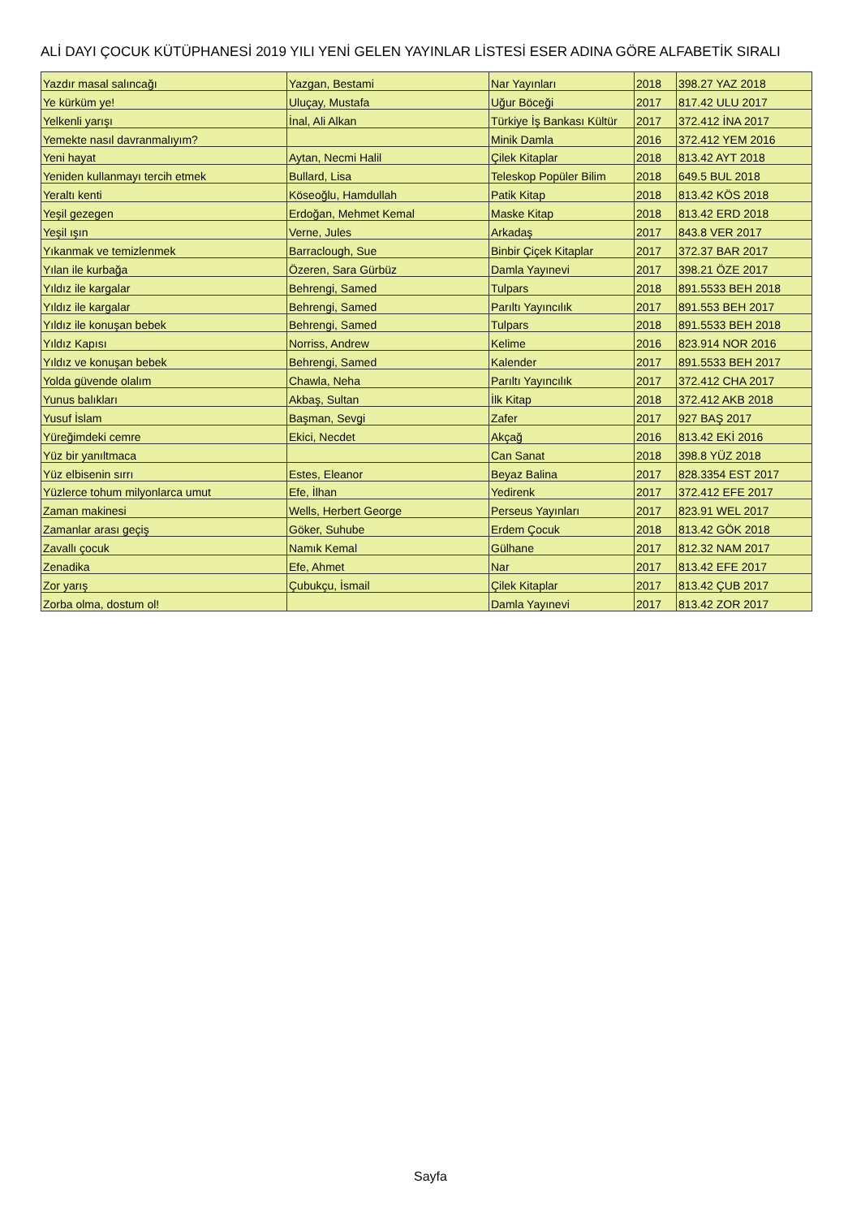ALİ DAYI ÇOCUK KÜTÜPHANESİ 2019 YILI YENİ GELEN YAYINLAR LİSTESİ ESER ADINA GÖRE ALFABETİK SIRALI
| Yazdır masal salıncağı | Yazgan, Bestami | Nar Yayınları | 2018 | 398.27 YAZ 2018 |
| Ye kürküm ye! | Uluçay, Mustafa | Uğur Böceği | 2017 | 817.42 ULU 2017 |
| Yelkenli yarışı | İnal, Ali Alkan | Türkiye İş Bankası Kültür | 2017 | 372.412 İNA 2017 |
| Yemekte nasıl davranmalıyım? | | Minik Damla | 2016 | 372.412 YEM 2016 |
| Yeni hayat | Aytan, Necmi Halil | Çilek Kitaplar | 2018 | 813.42 AYT 2018 |
| Yeniden kullanmayı tercih etmek | Bullard, Lisa | Teleskop Popüler Bilim | 2018 | 649.5 BUL 2018 |
| Yeraltı kenti | Köseoğlu, Hamdullah | Patik Kitap | 2018 | 813.42 KÖS 2018 |
| Yeşil gezegen | Erdoğan, Mehmet Kemal | Maske Kitap | 2018 | 813.42 ERD 2018 |
| Yeşil ışın | Verne, Jules | Arkadaş | 2017 | 843.8 VER 2017 |
| Yıkanmak ve temizlenmek | Barraclough, Sue | Binbir Çiçek Kitaplar | 2017 | 372.37 BAR 2017 |
| Yılan ile kurbağa | Özeren, Sara Gürbüz | Damla Yayınevi | 2017 | 398.21 ÖZE 2017 |
| Yıldız ile kargalar | Behrengi, Samed | Tulpars | 2018 | 891.5533 BEH 2018 |
| Yıldız ile kargalar | Behrengi, Samed | Parıltı Yayıncılık | 2017 | 891.553 BEH 2017 |
| Yıldız ile konuşan bebek | Behrengi, Samed | Tulpars | 2018 | 891.5533 BEH 2018 |
| Yıldız Kapısı | Norriss, Andrew | Kelime | 2016 | 823.914 NOR 2016 |
| Yıldız ve konuşan bebek | Behrengi, Samed | Kalender | 2017 | 891.5533 BEH 2017 |
| Yolda güvende olalım | Chawla, Neha | Parıltı Yayıncılık | 2017 | 372.412 CHA 2017 |
| Yunus balıkları | Akbaş, Sultan | İlk Kitap | 2018 | 372.412 AKB 2018 |
| Yusuf İslam | Başman, Sevgi | Zafer | 2017 | 927 BAŞ 2017 |
| Yüreğimdeki cemre | Ekici, Necdet | Akçağ | 2016 | 813.42 EKİ 2016 |
| Yüz bir yanıltmaca | | Can Sanat | 2018 | 398.8 YÜZ 2018 |
| Yüz elbisenin sırrı | Estes, Eleanor | Beyaz Balina | 2017 | 828.3354 EST 2017 |
| Yüzlerce tohum milyonlarca umut | Efe, İlhan | Yedirenk | 2017 | 372.412 EFE 2017 |
| Zaman makinesi | Wells, Herbert George | Perseus Yayınları | 2017 | 823.91 WEL 2017 |
| Zamanlar arası geçiş | Göker, Suhube | Erdem Çocuk | 2018 | 813.42 GÖK 2018 |
| Zavallı çocuk | Namık Kemal | Gülhane | 2017 | 812.32 NAM 2017 |
| Zenadika | Efe, Ahmet | Nar | 2017 | 813.42 EFE 2017 |
| Zor yarış | Çubukçu, İsmail | Çilek Kitaplar | 2017 | 813.42 ÇUB 2017 |
| Zorba olma, dostum ol! | | Damla Yayınevi | 2017 | 813.42 ZOR 2017 |
Sayfa